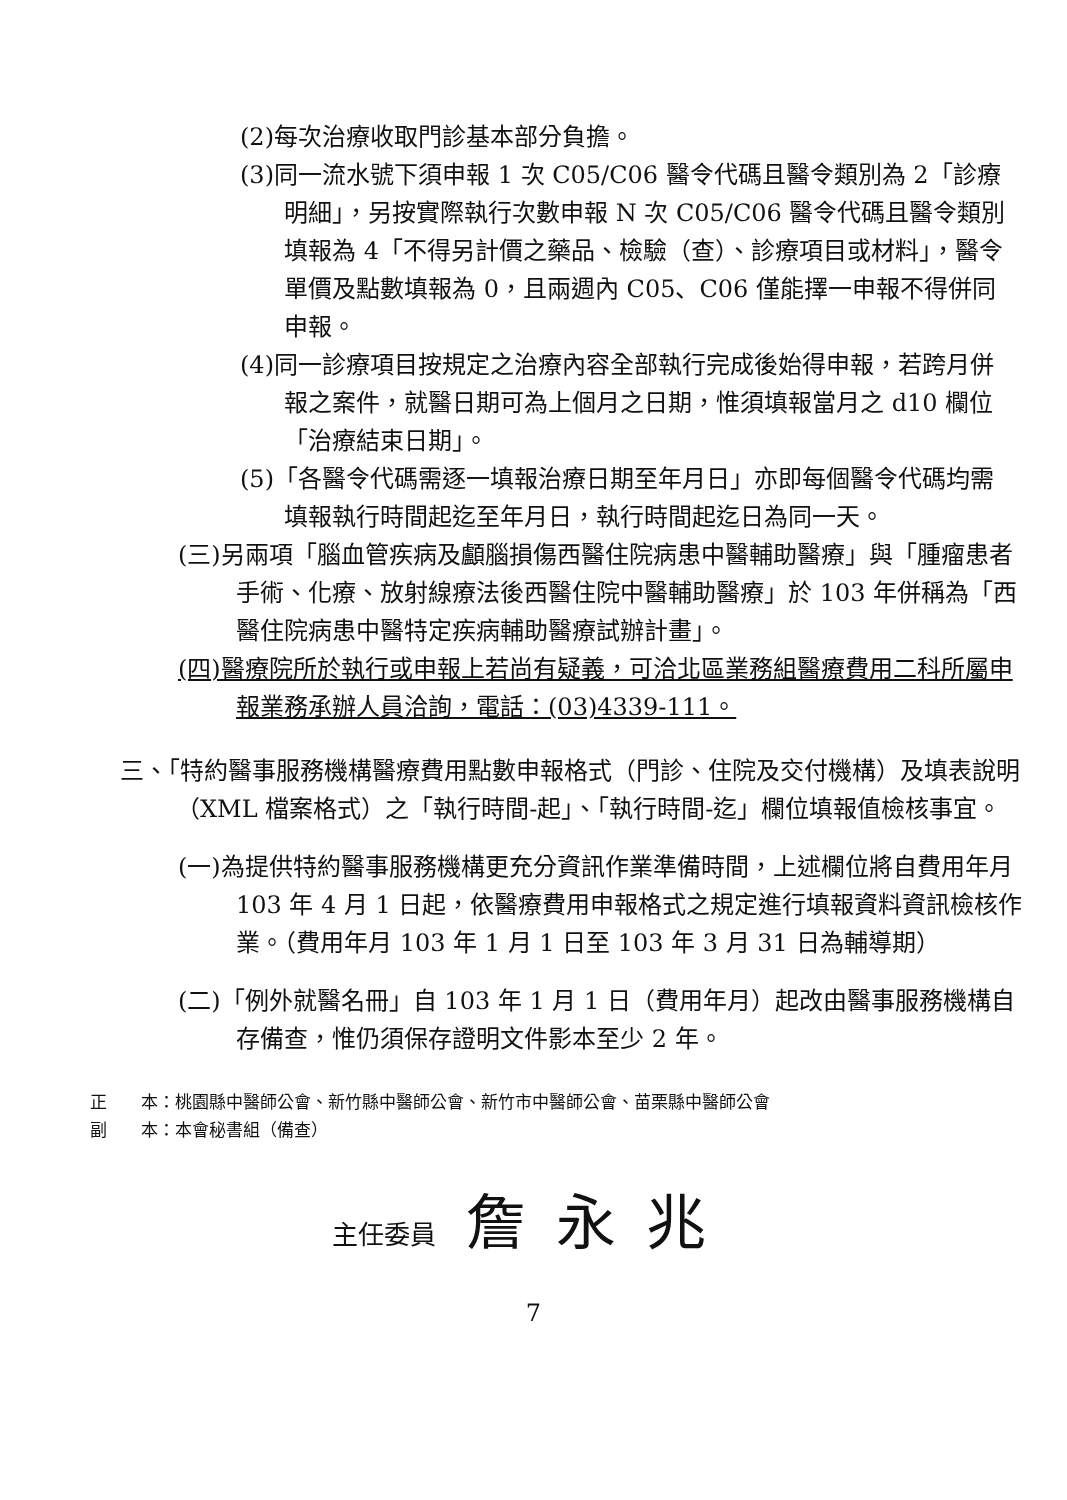(2)每次治療收取門診基本部分負擔。
(3)同一流水號下須申報 1 次 C05/C06 醫令代碼且醫令類別為 2「診療明細」，另按實際執行次數申報 N 次 C05/C06 醫令代碼且醫令類別填報為 4「不得另計價之藥品、檢驗（查）、診療項目或材料」，醫令單價及點數填報為 0，且兩週內 C05、C06 僅能擇一申報不得併同申報。
(4)同一診療項目按規定之治療內容全部執行完成後始得申報，若跨月併報之案件，就醫日期可為上個月之日期，惟須填報當月之 d10 欄位「治療結束日期」。
(5)「各醫令代碼需逐一填報治療日期至年月日」亦即每個醫令代碼均需填報執行時間起迄至年月日，執行時間起迄日為同一天。
(三)另兩項「腦血管疾病及顱腦損傷西醫住院病患中醫輔助醫療」與「腫瘤患者手術、化療、放射線療法後西醫住院中醫輔助醫療」於 103 年併稱為「西醫住院病患中醫特定疾病輔助醫療試辦計畫」。
(四)醫療院所於執行或申報上若尚有疑義，可洽北區業務組醫療費用二科所屬申報業務承辦人員洽詢，電話：(03)4339-111。
三、「特約醫事服務機構醫療費用點數申報格式（門診、住院及交付機構）及填表說明（XML 檔案格式）之「執行時間-起」、「執行時間-迄」欄位填報值檢核事宜。
(一)為提供特約醫事服務機構更充分資訊作業準備時間，上述欄位將自費用年月 103 年 4 月 1 日起，依醫療費用申報格式之規定進行填報資料資訊檢核作業。（費用年月 103 年 1 月 1 日至 103 年 3 月 31 日為輔導期）
(二)「例外就醫名冊」自 103 年 1 月 1 日（費用年月）起改由醫事服務機構自存備查，惟仍須保存證明文件影本至少 2 年。
正　　本：桃園縣中醫師公會、新竹縣中醫師公會、新竹市中醫師公會、苗栗縣中醫師公會
副　　本：本會秘書組（備查）
主任委員 詹永兆
7